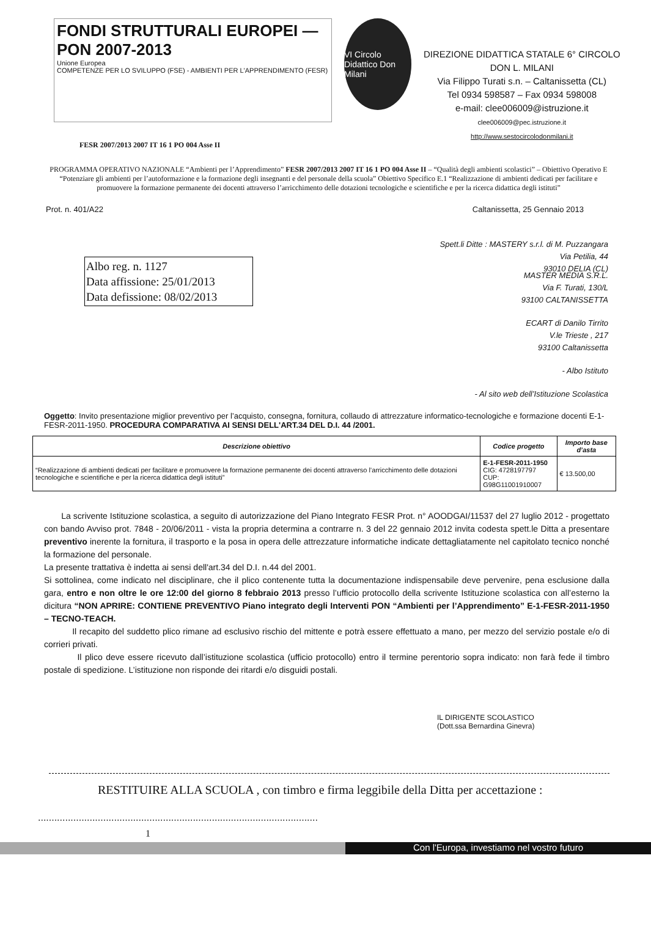FONDI STRUTTURALI EUROPEI — PON 2007-2013
Unione Europea
COMPETENZE PER LO SVILUPPO (FSE) - AMBIENTI PER L'APPRENDIMENTO (FESR)
VI Circolo Didattico Don Milani
DIREZIONE DIDATTICA STATALE 6° CIRCOLO
DON L. MILANI
Via Filippo Turati s.n. – Caltanissetta (CL)
Tel 0934 598587 – Fax 0934 598008
e-mail: clee006009@istruzione.it
clee006009@pec.istruzione.it
http://www.sestocircolodonmilani.it
FESR 2007/2013 2007 IT 16 1 PO 004 Asse II
PROGRAMMA OPERATIVO NAZIONALE “Ambienti per l’Apprendimento” FESR 2007/2013 2007 IT 16 1 PO 004 Asse II – “Qualità degli ambienti scolastici” – Obiettivo Operativo E “Potenziare gli ambienti per l’autoformazione e la formazione degli insegnanti e del personale della scuola” Obiettivo Specifico E.1 “Realizzazione di ambienti dedicati per facilitare e promuovere la formazione permanente dei docenti attraverso l’arricchimento delle dotazioni tecnologiche e scientifiche e per la ricerca didattica degli istituti”
Prot. n. 401/A22 Caltanissetta, 25 Gennaio 2013
Spett.li Ditte : MASTERY s.r.l. di M. Puzzangara
Via Petilia, 44
93010 DELIA (CL)
Albo reg. n. 1127
Data affissione: 25/01/2013
Data defissione: 08/02/2013
MASTER MEDIA S.R.L.
Via F. Turati, 130/L
93100 CALTANISSETTA
ECART di Danilo Tirrito
V.le Trieste , 217
93100 Caltanissetta
- Albo Istituto
- Al sito web dell’Istituzione Scolastica
Oggetto: Invito presentazione miglior preventivo per l’acquisto, consegna, fornitura, collaudo di attrezzature informatico-tecnologiche e formazione docenti E-1-FESR-2011-1950. PROCEDURA COMPARATIVA AI SENSI DELL'ART.34 DEL D.I. 44 /2001.
| Descrizione obiettivo | Codice progetto | Importo base d’asta |
| --- | --- | --- |
| “Realizzazione di ambienti dedicati per facilitare e promuovere la formazione permanente dei docenti attraverso l’arricchimento delle dotazioni tecnologiche e scientifiche e per la ricerca didattica degli istituti” | E-1-FESR-2011-1950 CIG: 4728197797 CUP: G98G11001910007 | € 13.500,00 |
La scrivente Istituzione scolastica, a seguito di autorizzazione del Piano Integrato FESR Prot. n° AOODGAI/11537 del 27 luglio 2012 - progettato con bando Avviso prot. 7848 - 20/06/2011 - vista la propria determina a contrarre n. 3 del 22 gennaio 2012 invita codesta spett.le Ditta a presentare preventivo inerente la fornitura, il trasporto e la posa in opera delle attrezzature informatiche indicate dettagliatamente nel capitolato tecnico nonché la formazione del personale.
La presente trattativa è indetta ai sensi dell'art.34 del D.I. n.44 del 2001.
Si sottolinea, come indicato nel disciplinare, che il plico contenente tutta la documentazione indispensabile deve pervenire, pena esclusione dalla gara, entro e non oltre le ore 12:00 del giorno 8 febbraio 2013 presso l’ufficio protocollo della scrivente Istituzione scolastica con all’esterno la dicitura “NON APRIRE: CONTIENE PREVENTIVO Piano integrato degli Interventi PON “Ambienti per l’Apprendimento” E-1-FESR-2011-1950 – TECNO-TEACH.
Il recapito del suddetto plico rimane ad esclusivo rischio del mittente e potrà essere effettuato a mano, per mezzo del servizio postale e/o di corrieri privati.
Il plico deve essere ricevuto dall’istituzione scolastica (ufficio protocollo) entro il termine perentorio sopra indicato: non farà fede il timbro postale di spedizione. L’istituzione non risponde dei ritardi e/o disguidi postali.
IL DIRIGENTE SCOLASTICO
(Dott.ssa Bernardina Ginevra)
RESTITUIRE ALLA SCUOLA , con timbro e firma leggibile della Ditta per accettazione :
.......................................................................................................
1
Con l'Europa, investiamo nel vostro futuro